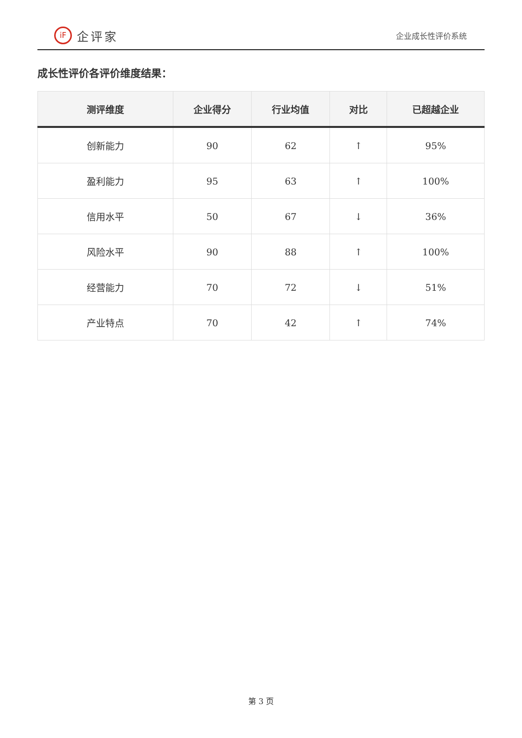iF 企评家
企业成长性评价系统
成长性评价各评价维度结果：
| 测评维度 | 企业得分 | 行业均值 | 对比 | 已超越企业 |
| --- | --- | --- | --- | --- |
| 创新能力 | 90 | 62 | ↑ | 95% |
| 盈利能力 | 95 | 63 | ↑ | 100% |
| 信用水平 | 50 | 67 | ↓ | 36% |
| 风险水平 | 90 | 88 | ↑ | 100% |
| 经营能力 | 70 | 72 | ↓ | 51% |
| 产业特点 | 70 | 42 | ↑ | 74% |
第 3 页